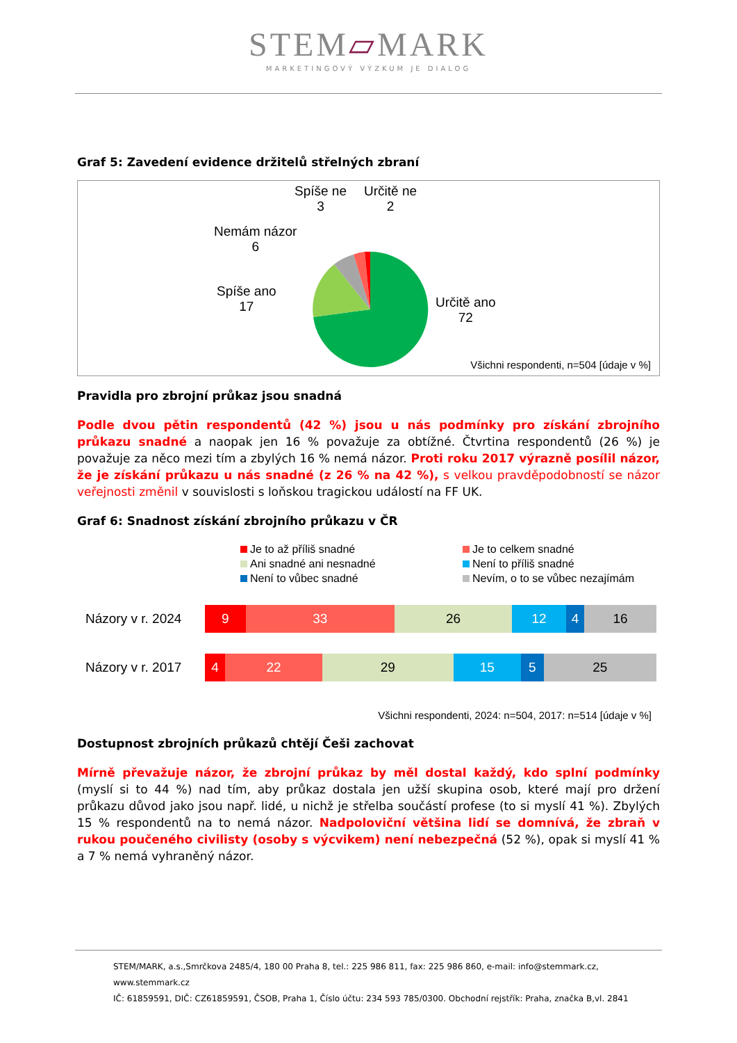STEM▱MARK
MARKETINGOVÝ VÝZKUM JE DIALOG
Graf 5: Zavedení evidence držitelů střelných zbraní
Spíše ne
3
Určitě ne
2
Nemám názor
6
Spíše ano
17 Určitě ano
72
Všichni respondenti, n=504 [údaje v %]
Pravidla pro zbrojní průkaz jsou snadná
Podle dvou pětin respondentů (42 %) jsou u nás podmínky pro získání zbrojního průkazu snadné a naopak jen 16 % považuje za obtížné. Čtvrtina respondentů (26 %) je považuje za něco mezi tím a zbylých 16 % nemá názor. Proti roku 2017 výrazně posílil názor, že je získání průkazu u nás snadné (z 26 % na 42 %), s velkou pravděpodobností se názor veřejnosti změnil v souvislosti s loňskou tragickou událostí na FF UK.
Graf 6: Snadnost získání zbrojního průkazu v ČR
Je to až příliš snadné Je to celkem snadné Ani snadné ani nesnadné Není to příliš snadné Není to vůbec snadné Nevím, o to se vůbec nezajímám
Názory v r. 2024
9 33 26 12 4 16
Názory v r. 2017
4 22 29 15 5 25
Všichni respondenti, 2024: n=504, 2017: n=514 [údaje v %]
Dostupnost zbrojních průkazů chtějí Češi zachovat
Mírně převažuje názor, že zbrojní průkaz by měl dostal každý, kdo splní podmínky (myslí si to 44 %) nad tím, aby průkaz dostala jen užší skupina osob, které mají pro držení průkazu důvod jako jsou např. lidé, u nichž je střelba součástí profese (to si myslí 41 %). Zbylých 15 % respondentů na to nemá názor. Nadpoloviční většina lidí se domnívá, že zbraň v rukou poučeného civilisty (osoby s výcvikem) není nebezpečná (52 %), opak si myslí 41 % a 7 % nemá vyhraněný názor.
STEM/MARK, a.s.,Smrčkova 2485/4, 180 00 Praha 8, tel.: 225 986 811, fax: 225 986 860, e-mail: info@stemmark.cz, www.stemmark.cz
IČ: 61859591, DIČ: CZ61859591, ČSOB, Praha 1, Číslo účtu: 234 593 785/0300. Obchodní rejstřík: Praha, značka B,vl. 2841